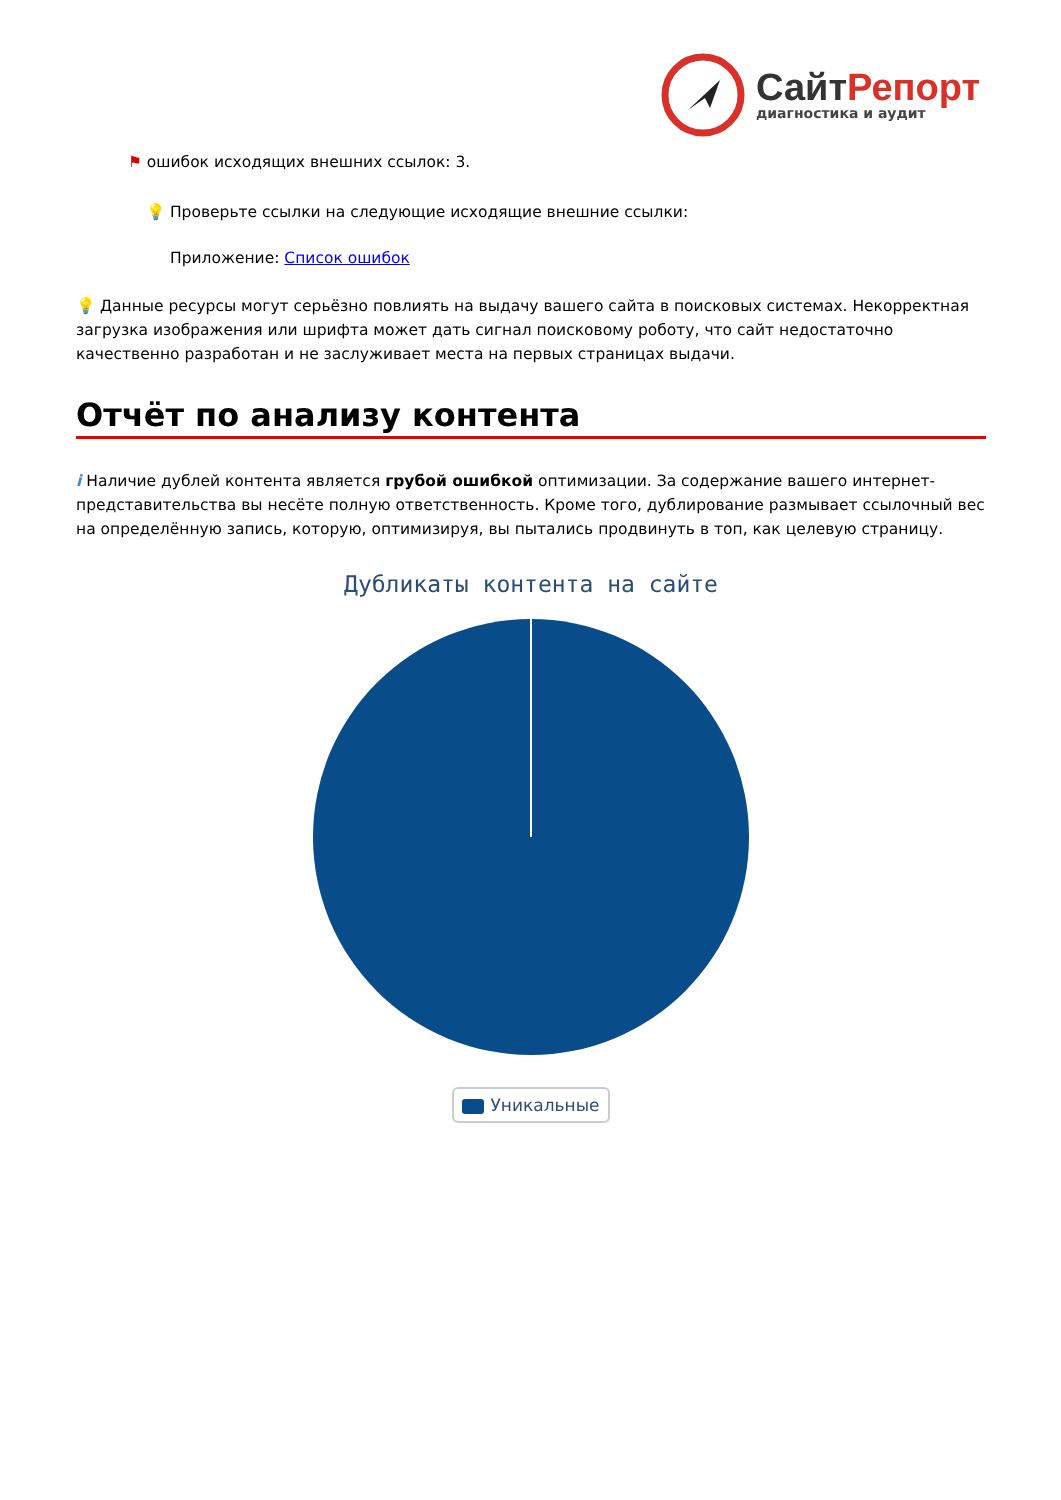СайтРепорт
диагностика и аудит
⚑ ошибок исходящих внешних ссылок: 3.
💡 Проверьте ссылки на следующие исходящие внешние ссылки:
Приложение: Список ошибок
💡 Данные ресурсы могут серьёзно повлиять на выдачу вашего сайта в поисковых системах. Некорректная загрузка изображения или шрифта может дать сигнал поисковому роботу, что сайт недостаточно качественно разработан и не заслуживает места на первых страницах выдачи.
Отчёт по анализу контента
i Наличие дублей контента является грубой ошибкой оптимизации. За содержание вашего интернет-представительства вы несёте полную ответственность. Кроме того, дублирование размывает ссылочный вес на определённую запись, которую, оптимизируя, вы пытались продвинуть в топ, как целевую страницу.
Дубликаты контента на сайте
Уникальные